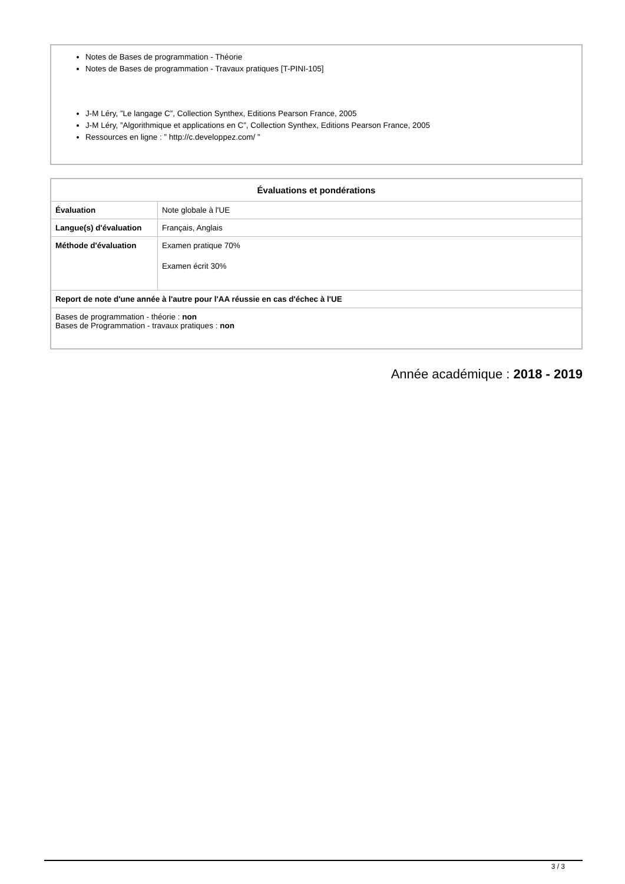Notes de Bases de programmation - Théorie
Notes de Bases de programmation - Travaux pratiques [T-PINI-105]
J-M Léry, ”Le langage C”, Collection Synthex, Editions Pearson France, 2005
J-M Léry, ”Algorithmique et applications en C”, Collection Synthex, Editions Pearson France, 2005
Ressources en ligne : ” http://c.developpez.com/ ”
| Évaluations et pondérations | |
| --- | --- |
| Évaluation | Note globale à l'UE |
| Langue(s) d'évaluation | Français, Anglais |
| Méthode d'évaluation | Examen pratique 70% Examen écrit 30% |
| Report de note d'une année à l'autre pour l'AA réussie en cas d'échec à l'UE | |
| Bases de programmation - théorie : non Bases de Programmation - travaux pratiques : non | |
Année académique : 2018 - 2019
3 / 3